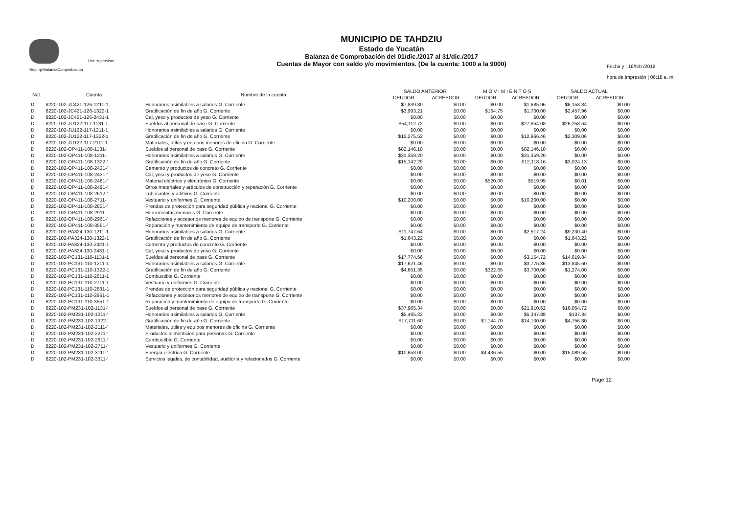Usr: supervisor
Rep: rptBalanzaComprobacion
MUNICIPIO DE TAHDZIU
Estado de Yucatán
Balanza de Comprobación del 01/dic./2017 al 31/dic./2017
Cuentas de Mayor con saldo y/o movimientos. (De la cuenta: 1000 a la 9000)
Fecha y | 16/feb./2018
hora de Impresión | 06:18 a. m.
| Nat. | Cuenta | Nombre de la cuenta | SALDO ANTERIOR | | M O V I M I E N T O S | | SALDO ACTUAL | |
| --- | --- | --- | --- | --- | --- | --- | --- | --- |
| | | | DEUDOR | ACREEDOR | DEUDOR | ACREEDOR | DEUDOR | ACREEDOR |
| D | 8220-102-JC421-126-1211-1 | Honorarios asimilables a salarios G. Corriente | $7,839.80 | $0.00 | $0.00 | $1,685.96 | $6,153.84 | $0.00 |
| D | 8220-102-JC421-126-1322-1 | Gratificación de fin de año G. Corriente | $3,993.21 | $0.00 | $164.75 | $1,700.00 | $2,457.96 | $0.00 |
| D | 8220-102-JC421-126-2431-1 | Cal, yeso y productos de yeso G. Corriente | $0.00 | $0.00 | $0.00 | $0.00 | $0.00 | $0.00 |
| D | 8220-102-JU122-117-1131-1 | Sueldos al personal de base G. Corriente | $54,112.72 | $0.00 | $0.00 | $27,854.08 | $26,258.64 | $0.00 |
| D | 8220-102-JU122-117-1211-1 | Honorarios asimilables a salarios G. Corriente | $0.00 | $0.00 | $0.00 | $0.00 | $0.00 | $0.00 |
| D | 8220-102-JU122-117-1322-1 | Gratificación de fin de año G. Corriente | $15,275.52 | $0.00 | $0.00 | $12,966.46 | $2,309.06 | $0.00 |
| D | 8220-102-JU122-117-2111-1 | Materiales, útiles y equipos menores de oficina G. Corriente | $0.00 | $0.00 | $0.00 | $0.00 | $0.00 | $0.00 |
| D | 8220-102-OP411-108-1131-' | Sueldos al personal de base G. Corriente | $82,146.10 | $0.00 | $0.00 | $82,146.10 | $0.00 | $0.00 |
| D | 8220-102-OP411-108-1211-' | Honorarios asimilables a salarios G. Corriente | $31,359.20 | $0.00 | $0.00 | $31,359.20 | $0.00 | $0.00 |
| D | 8220-102-OP411-108-1322-' | Gratificación de fin de año G. Corriente | $15,142.29 | $0.00 | $0.00 | $12,118.16 | $3,024.13 | $0.00 |
| D | 8220-102-OP411-108-2421-' | Cemento y productos de concreto G. Corriente | $0.00 | $0.00 | $0.00 | $0.00 | $0.00 | $0.00 |
| D | 8220-102-OP411-108-2431-' | Cal, yeso y productos de yeso G. Corriente | $0.00 | $0.00 | $0.00 | $0.00 | $0.00 | $0.00 |
| D | 8220-102-OP411-108-2461-' | Material eléctrico y electrónico G. Corriente | $0.00 | $0.00 | $520.00 | $519.99 | $0.01 | $0.00 |
| D | 8220-102-OP411-108-2491-' | Otros materiales y artículos de construcción y reparación G. Corriente | $0.00 | $0.00 | $0.00 | $0.00 | $0.00 | $0.00 |
| D | 8220-102-OP411-108-2612-' | Lubricantes y aditivos G. Corriente | $0.00 | $0.00 | $0.00 | $0.00 | $0.00 | $0.00 |
| D | 8220-102-OP411-108-2711-' | Vestuario y uniformes G. Corriente | $10,200.00 | $0.00 | $0.00 | $10,200.00 | $0.00 | $0.00 |
| D | 8220-102-OP411-108-2831-' | Prendas de protección para seguridad pública y nacional G. Corriente | $0.00 | $0.00 | $0.00 | $0.00 | $0.00 | $0.00 |
| D | 8220-102-OP411-108-2911-' | Herramientas menores G. Corriente | $0.00 | $0.00 | $0.00 | $0.00 | $0.00 | $0.00 |
| D | 8220-102-OP411-108-2961-' | Refacciones y accesorios menores de equipo de transporte G. Corriente | $0.00 | $0.00 | $0.00 | $0.00 | $0.00 | $0.00 |
| D | 8220-102-OP411-108-3551-' | Reparación y mantenimiento de equipo de transporte G. Corriente | $0.00 | $0.00 | $0.00 | $0.00 | $0.00 | $0.00 |
| D | 8220-102-PA324-130-1211-1 | Honorarios asimilables a salarios G. Corriente | $11,747.64 | $0.00 | $0.00 | $2,517.24 | $9,230.40 | $0.00 |
| D | 8220-102-PA324-130-1322-1 | Gratificación de fin de año G. Corriente | $1,643.22 | $0.00 | $0.00 | $0.00 | $1,643.22 | $0.00 |
| D | 8220-102-PA324-130-2421-1 | Cemento y productos de concreto G. Corriente | $0.00 | $0.00 | $0.00 | $0.00 | $0.00 | $0.00 |
| D | 8220-102-PA324-130-2431-1 | Cal, yeso y productos de yeso G. Corriente | $0.00 | $0.00 | $0.00 | $0.00 | $0.00 | $0.00 |
| D | 8220-102-PC131-110-1131-1 | Sueldos al personal de base G. Corriente | $17,774.56 | $0.00 | $0.00 | $3,154.72 | $14,619.84 | $0.00 |
| D | 8220-102-PC131-110-1211-1 | Honorarios asimilables a salarios G. Corriente | $17,621.46 | $0.00 | $0.00 | $3,775.86 | $13,845.60 | $0.00 |
| D | 8220-102-PC131-110-1322-1 | Gratificación de fin de año G. Corriente | $4,651.35 | $0.00 | $322.65 | $3,700.00 | $1,274.00 | $0.00 |
| D | 8220-102-PC131-110-2611-1 | Combustible G. Corriente | $0.00 | $0.00 | $0.00 | $0.00 | $0.00 | $0.00 |
| D | 8220-102-PC131-110-2711-1 | Vestuario y uniformes G. Corriente | $0.00 | $0.00 | $0.00 | $0.00 | $0.00 | $0.00 |
| D | 8220-102-PC131-110-2831-1 | Prendas de protección para seguridad pública y nacional G. Corriente | $0.00 | $0.00 | $0.00 | $0.00 | $0.00 | $0.00 |
| D | 8220-102-PC131-110-2961-1 | Refacciones y accesorios menores de equipo de transporte G. Corriente | $0.00 | $0.00 | $0.00 | $0.00 | $0.00 | $0.00 |
| D | 8220-102-PC131-110-3551-1 | Reparación y mantenimiento de equipo de transporte G. Corriente | $0.00 | $0.00 | $0.00 | $0.00 | $0.00 | $0.00 |
| D | 8220-102-PM231-102-1131-' | Sueldos al personal de base G. Corriente | $37,965.34 | $0.00 | $0.00 | $21,910.62 | $16,054.72 | $0.00 |
| D | 8220-102-PM231-102-1211-' | Honorarios asimilables a salarios G. Corriente | $5,485.22 | $0.00 | $0.00 | $5,347.88 | $137.34 | $0.00 |
| D | 8220-102-PM231-102-1322-' | Gratificación de fin de año G. Corriente | $17,711.60 | $0.00 | $1,144.70 | $14,100.00 | $4,756.30 | $0.00 |
| D | 8220-102-PM231-102-2111-' | Materiales, útiles y equipos menores de oficina G. Corriente | $0.00 | $0.00 | $0.00 | $0.00 | $0.00 | $0.00 |
| D | 8220-102-PM231-102-2211-' | Productos alimenticios para personas G. Corriente | $0.00 | $0.00 | $0.00 | $0.00 | $0.00 | $0.00 |
| D | 8220-102-PM231-102-2611-' | Combustible G. Corriente | $0.00 | $0.00 | $0.00 | $0.00 | $0.00 | $0.00 |
| D | 8220-102-PM231-102-2711-' | Vestuario y uniformes G. Corriente | $0.00 | $0.00 | $0.00 | $0.00 | $0.00 | $0.00 |
| D | 8220-102-PM231-102-3111-' | Energía eléctrica G. Corriente | $10,653.00 | $0.00 | $4,436.55 | $0.00 | $15,089.55 | $0.00 |
| D | 8220-102-PM231-102-3311-' | Servicios legales, de contabilidad, auditoría y relacionados G. Corriente | $0.00 | $0.00 | $0.00 | $0.00 | $0.00 | $0.00 |
Page 12